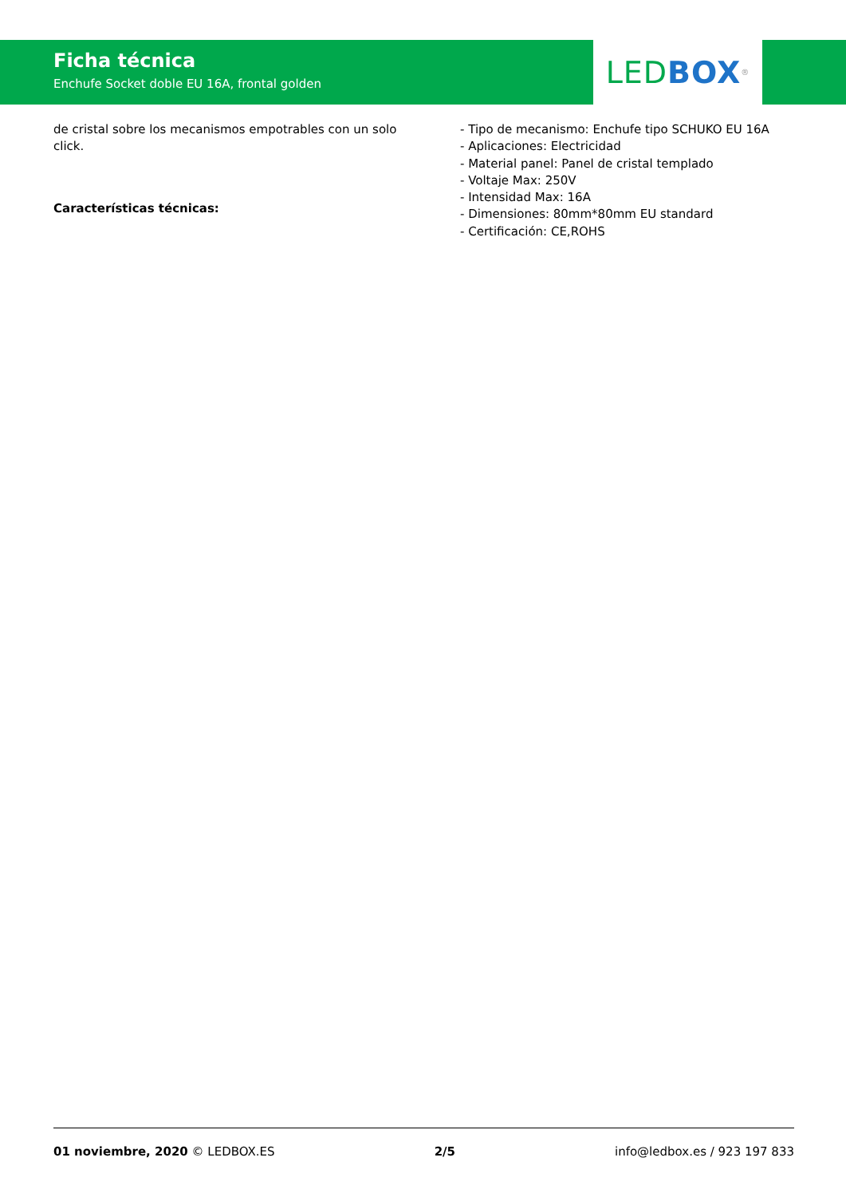LED BOX<sup>®</sup>
Ficha técnica
Enchufe Socket doble EU 16A, frontal golden
de cristal sobre los mecanismos empotrables con un solo click.
Características técnicas:
- Tipo de mecanismo: Enchufe tipo SCHUKO EU 16A
- Aplicaciones: Electricidad
- Material panel: Panel de cristal templado
- Voltaje Max: 250V
- Intensidad Max: 16A
- Dimensiones: 80mm*80mm EU standard
- Certificación: CE,ROHS
01 noviembre, 2020 © LEDBOX.ES 2/5 info@ledbox.es / 923 197 833